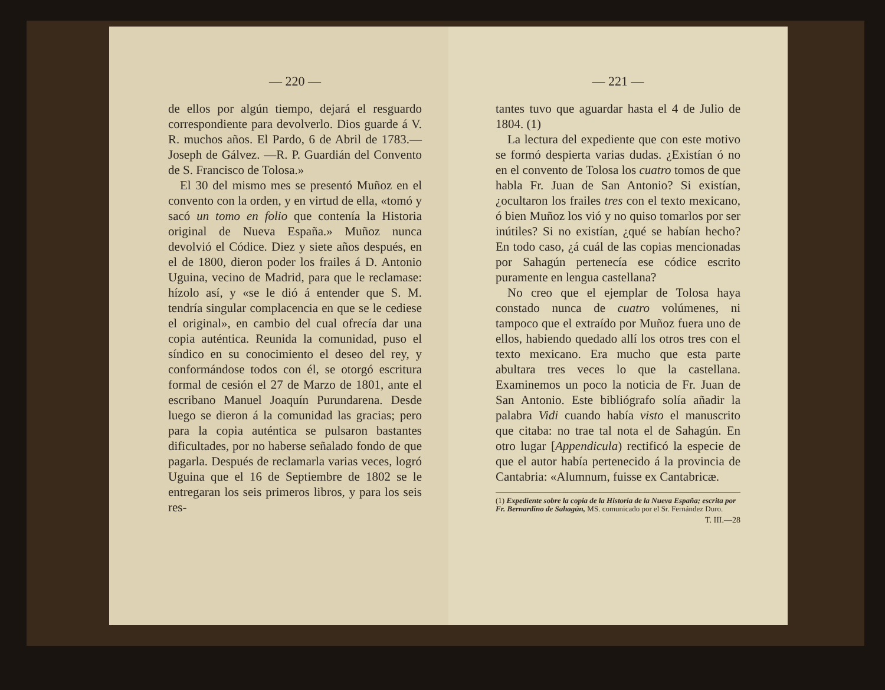— 220 —
de ellos por algún tiempo, dejará el resguardo correspondiente para devolverlo. Dios guarde á V. R. muchos años. El Pardo, 6 de Abril de 1783.—Joseph de Gálvez. —R. P. Guardián del Convento de S. Francisco de Tolosa.»
El 30 del mismo mes se presentó Muñoz en el convento con la orden, y en virtud de ella, «tomó y sacó un tomo en folio que contenía la Historia original de Nueva España.» Muñoz nunca devolvió el Códice. Diez y siete años después, en el de 1800, dieron poder los frailes á D. Antonio Uguina, vecino de Madrid, para que le reclamase: hízolo así, y «se le dió á entender que S. M. tendría singular complacencia en que se le cediese el original», en cambio del cual ofrecía dar una copia auténtica. Reunida la comunidad, puso el síndico en su conocimiento el deseo del rey, y conformándose todos con él, se otorgó escritura formal de cesión el 27 de Marzo de 1801, ante el escribano Manuel Joaquín Purundarena. Desde luego se dieron á la comunidad las gracias; pero para la copia auténtica se pulsaron bastantes dificultades, por no haberse señalado fondo de que pagarla. Después de reclamarla varias veces, logró Uguina que el 16 de Septiembre de 1802 se le entregaran los seis primeros libros, y para los seis res-
— 221 —
tantes tuvo que aguardar hasta el 4 de Julio de 1804. (1)
La lectura del expediente que con este motivo se formó despierta varias dudas. ¿Existían ó no en el convento de Tolosa los cuatro tomos de que habla Fr. Juan de San Antonio? Si existían, ¿ocultaron los frailes tres con el texto mexicano, ó bien Muñoz los vió y no quiso tomarlos por ser inútiles? Si no existían, ¿qué se habían hecho? En todo caso, ¿á cuál de las copias mencionadas por Sahagún pertenecía ese códice escrito puramente en lengua castellana?
No creo que el ejemplar de Tolosa haya constado nunca de cuatro volúmenes, ni tampoco que el extraído por Muñoz fuera uno de ellos, habiendo quedado allí los otros tres con el texto mexicano. Era mucho que esta parte abultara tres veces lo que la castellana. Examinemos un poco la noticia de Fr. Juan de San Antonio. Este bibliógrafo solía añadir la palabra Vidi cuando había visto el manuscrito que citaba: no trae tal nota el de Sahagún. En otro lugar [Appendicula) rectificó la especie de que el autor había pertenecido á la provincia de Cantabria: «Alumnum, fuisse ex Cantabricæ.
(1) Expediente sobre la copia de la Historia de la Nueva España; escrita por Fr. Bernardino de Sahagún, MS. comunicado por el Sr. Fernández Duro.
T. III.—28